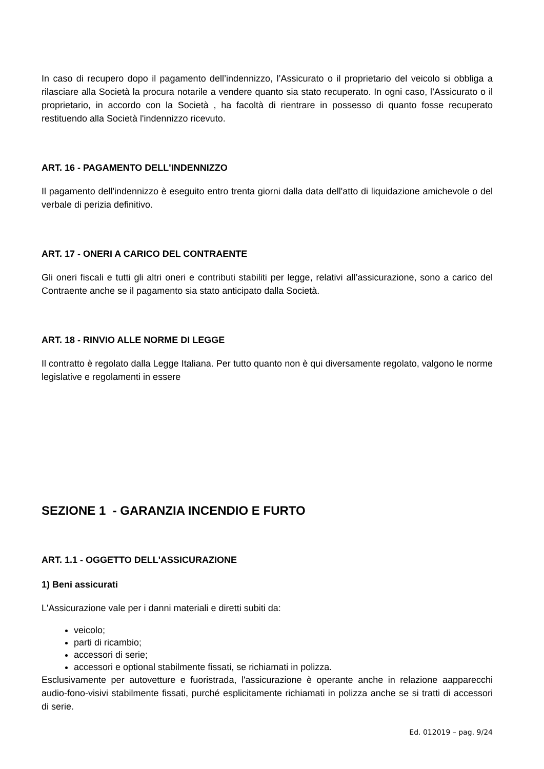In caso di recupero dopo il pagamento dell’indennizzo, l’Assicurato o il proprietario del veicolo si obbliga a rilasciare alla Società la procura notarile a vendere quanto sia stato recuperato. In ogni caso, l’Assicurato o il proprietario, in accordo con la Società , ha facoltà di rientrare in possesso di quanto fosse recuperato restituendo alla Società l'indennizzo ricevuto.
ART. 16 - PAGAMENTO DELL'INDENNIZZO
Il pagamento dell'indennizzo è eseguito entro trenta giorni dalla data dell'atto di liquidazione amichevole o del verbale di perizia definitivo.
ART. 17 - ONERI A CARICO DEL CONTRAENTE
Gli oneri fiscali e tutti gli altri oneri e contributi stabiliti per legge, relativi all’assicurazione, sono a carico del Contraente anche se il pagamento sia stato anticipato dalla Società.
ART. 18 - RINVIO ALLE NORME DI LEGGE
Il contratto è regolato dalla Legge Italiana. Per tutto quanto non è qui diversamente regolato, valgono le norme legislative e regolamenti in essere
SEZIONE 1 - GARANZIA INCENDIO E FURTO
ART. 1.1 - OGGETTO DELL'ASSICURAZIONE
1) Beni assicurati
L'Assicurazione vale per i danni materiali e diretti subiti da:
veicolo;
parti di ricambio;
accessori di serie;
accessori e optional stabilmente fissati, se richiamati in polizza.
Esclusivamente per autovetture e fuoristrada, l'assicurazione è operante anche in relazione aapparecchi audio-fono-visivi stabilmente fissati, purché esplicitamente richiamati in polizza anche se si tratti di accessori di serie.
Ed. 012019 – pag. 9/24